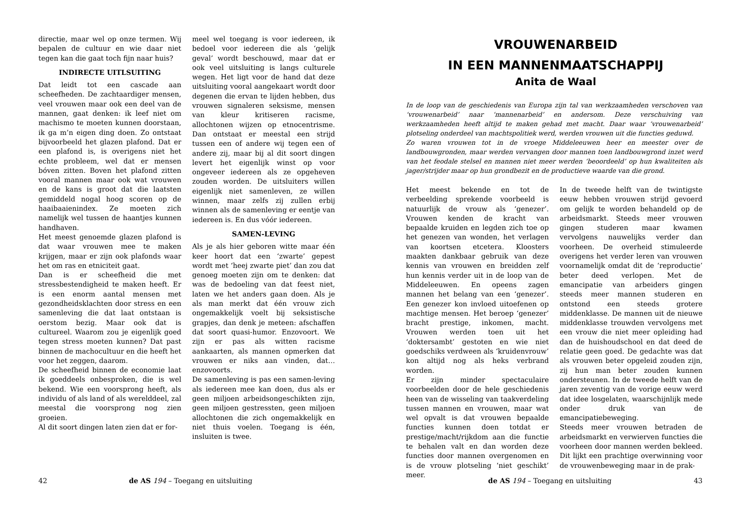directie, maar wel op onze termen. Wij bepalen de cultuur en wie daar niet tegen kan die gaat toch fijn naar huis?
INDIRECTE UITLSUITING
Dat leidt tot een cascade aan scheefheden. De zachtaardiger mensen, veel vrouwen maar ook een deel van de mannen, gaat denken: ik leef niet om machismo te moeten kunnen doorstaan, ik ga m’n eigen ding doen. Zo ontstaat bijvoorbeeld het glazen plafond. Dat er een plafond is, is overigens niet het echte probleem, wel dat er mensen bóven zitten. Boven het plafond zitten vooral mannen maar ook wat vrouwen en de kans is groot dat die laatsten gemiddeld nogal hoog scoren op de haaibaaienindex. Ze moeten zich namelijk wel tussen de haantjes kunnen handhaven.
Het meest genoemde glazen plafond is dat waar vrouwen mee te maken krijgen, maar er zijn ook plafonds waar het om ras en etniciteit gaat.
Dan is er scheefheid die met stressbestendigheid te maken heeft. Er is een enorm aantal mensen met gezondheidsklachten door stress en een samenleving die dat laat ontstaan is oerstom bezig. Maar ook dat is cultureel. Waarom zou je eigenlijk goed tegen stress moeten kunnen? Dat past binnen de machocultuur en die heeft het voor het zeggen, daarom.
De scheefheid binnen de economie laat ik goeddeels onbesproken, die is wel bekend. Wie een voorsprong heeft, als individu of als land of als werelddeel, zal meestal die voorsprong nog zien groeien.
Al dit soort dingen laten zien dat er for-
meel wel toegang is voor iedereen, ik bedoel voor iedereen die als ‘gelijk geval’ wordt beschouwd, maar dat er ook veel uitsluiting is langs culturele wegen. Het ligt voor de hand dat deze uitsluiting vooral aangekaart wordt door degenen die ervan te lijden hebben, dus vrouwen signaleren seksisme, mensen van kleur kritiseren racisme, allochtonen wijzen op etnocentrisme. Dan ontstaat er meestal een strijd tussen een of andere wij tegen een of andere zij, maar bij al dit soort dingen levert het eigenlijk winst op voor ongeveer iedereen als ze opgeheven zouden worden. De uitsluiters willen eigenlijk niet samenleven, ze willen winnen, maar zelfs zij zullen erbij winnen als de samenleving er eentje van iedereen is. En dus vóór iedereen.
SAMEN-LEVING
Als je als hier geboren witte maar één keer hoort dat een ‘zwarte’ gepest wordt met ‘heej zwarte piet’ dan zou dat genoeg moeten zijn om te denken: dat was de bedoeling van dat feest niet, laten we het anders gaan doen. Als je als man merkt dat één vrouw zich ongemakkelijk voelt bij seksistische grapjes, dan denk je meteen: afschaffen dat soort quasi-humor. Enzovoort. We zijn er pas als witten racisme aankaarten, als mannen opmerken dat vrouwen er niks aan vinden, dat… enzovoorts.
De samenleving is pas een samen-leving als iedereen mee kan doen, dus als er geen miljoen arbeidsongeschikten zijn, geen miljoen gestressten, geen miljoen allochtonen die zich ongemakkelijk en niet thuis voelen. Toegang is één, insluiten is twee.
42 de AS 194 – Toegang en uitsluiting
VROUWENARBEID
IN EEN MANNENMAATSCHAPPIJ
Anita de Waal
In de loop van de geschiedenis van Europa zijn tal van werkzaamheden verschoven van ‘vrouwenarbeid’ naar ‘mannenarbeid’ en andersom. Deze verschuiving van werkzaamheden heeft altijd te maken gehad met macht. Daar waar ‘vrouwenarbeid’ plotseling onderdeel van machtspolitiek werd, werden vrouwen uit die functies geduwd.
Zo waren vrouwen tot in de vroege Middeleeuwen heer en meester over de landbouwgronden, maar werden vervangen door mannen toen landbouwgrond inzet werd van het feodale stelsel en mannen niet meer werden ‘beoordeeld’ op hun kwaliteiten als jager/strijder maar op hun grondbezit en de productieve waarde van die grond.
Het meest bekende en tot de verbeelding sprekende voorbeeld is natuurlijk de vrouw als ‘genezer’. Vrouwen kenden de kracht van bepaalde kruiden en legden zich toe op het genezen van wonden, het verlagen van koortsen etcetera. Kloosters maakten dankbaar gebruik van deze kennis van vrouwen en breidden zelf hun kennis verder uit in de loop van de Middeleeuwen. En opeens zagen mannen het belang van een ‘genezer’. Een genezer kon invloed uitoefenen op machtige mensen. Het beroep ‘genezer’ bracht prestige, inkomen, macht. Vrouwen werden toen uit het ‘doktersambt’ gestoten en wie niet goedschiks verdween als ‘kruidenvrouw’ kon altijd nog als heks verbrand worden.
Er zijn minder spectaculaire voorbeelden door de hele geschiedenis heen van de wisseling van taakverdeling tussen mannen en vrouwen, maar wat wel opvalt is dat vrouwen bepaalde functies kunnen doen totdat er prestige/macht/rijkdom aan die functie te behalen valt en dan worden deze functies door mannen overgenomen en is de vrouw plotseling ‘niet geschikt’ meer.
In de tweede helft van de twintigste eeuw hebben vrouwen strijd gevoerd om gelijk te worden behandeld op de arbeidsmarkt. Steeds meer vrouwen gingen studeren maar kwamen vervolgens nauwelijks verder dan voorheen. De overheid stimuleerde overigens het verder leren van vrouwen voornamelijk omdat dit de ‘reproductie’ beter deed verlopen. Met de emancipatie van arbeiders gingen steeds meer mannen studeren en ontstond een steeds grotere middenklasse. De mannen uit de nieuwe middenklasse trouwden vervolgens met een vrouw die niet meer opleiding had dan de huishoudschool en dat deed de relatie geen goed. De gedachte was dat als vrouwen beter opgeleid zouden zijn, zij hun man beter zouden kunnen ondersteunen. In de tweede helft van de jaren zeventig van de vorige eeuw werd dat idee losgelaten, waarschijnlijk mede onder druk van de emancipatiebeweging.
Steeds meer vrouwen betraden de arbeidsmarkt en verwierven functies die voorheen door mannen werden bekleed. Dit lijkt een prachtige overwinning voor de vrouwenbeweging maar in de prak-
de AS 194 – Toegang en uitsluiting 43